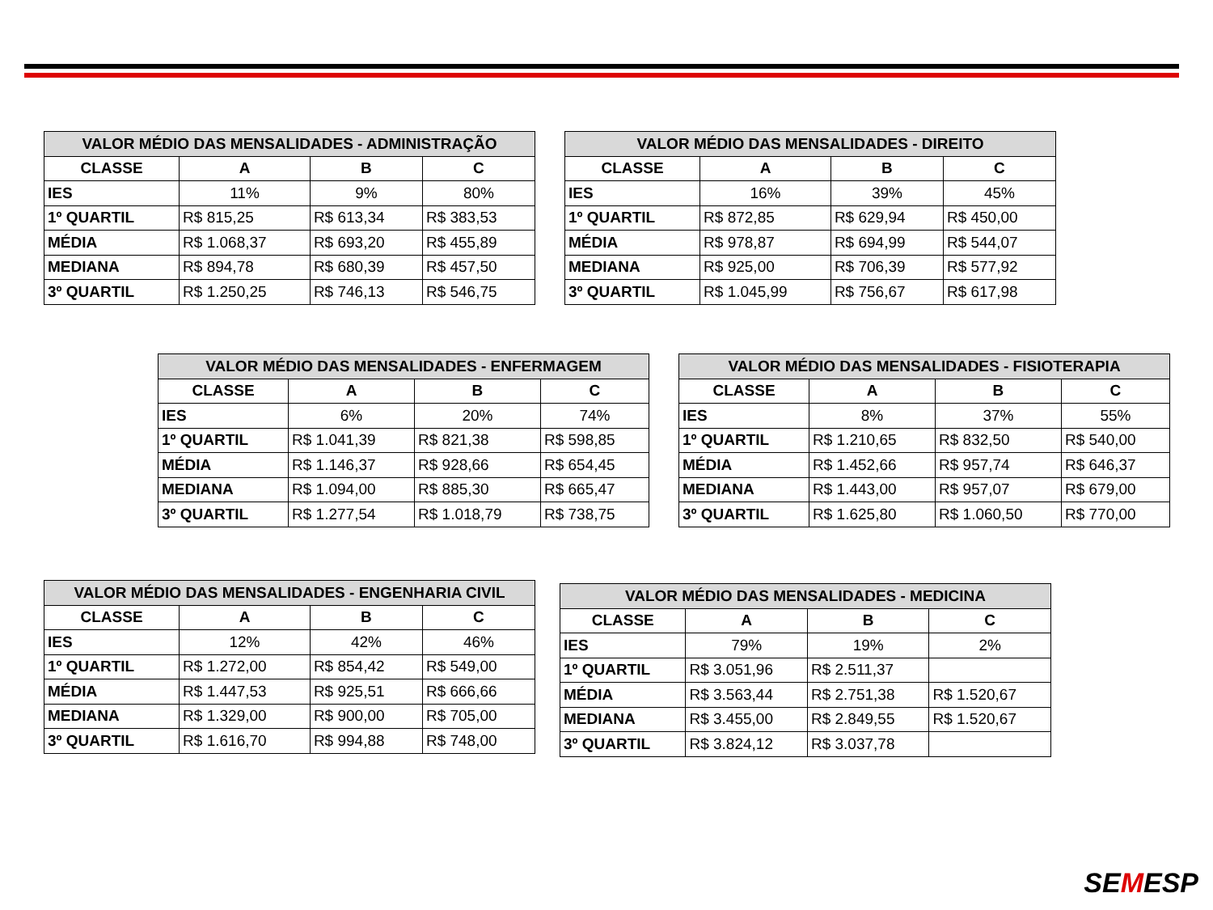| VALOR MÉDIO DAS MENSALIDADES - ADMINISTRAÇÃO | | | |
| --- | --- | --- | --- |
| CLASSE | A | B | C |
| IES | 11% | 9% | 80% |
| 1º QUARTIL | R$ 815,25 | R$ 613,34 | R$ 383,53 |
| MÉDIA | R$ 1.068,37 | R$ 693,20 | R$ 455,89 |
| MEDIANA | R$ 894,78 | R$ 680,39 | R$ 457,50 |
| 3º QUARTIL | R$ 1.250,25 | R$ 746,13 | R$ 546,75 |
| VALOR MÉDIO DAS MENSALIDADES - DIREITO | | | |
| --- | --- | --- | --- |
| CLASSE | A | B | C |
| IES | 16% | 39% | 45% |
| 1º QUARTIL | R$ 872,85 | R$ 629,94 | R$ 450,00 |
| MÉDIA | R$ 978,87 | R$ 694,99 | R$ 544,07 |
| MEDIANA | R$ 925,00 | R$ 706,39 | R$ 577,92 |
| 3º QUARTIL | R$ 1.045,99 | R$ 756,67 | R$ 617,98 |
| VALOR MÉDIO DAS MENSALIDADES - ENFERMAGEM | | | |
| --- | --- | --- | --- |
| CLASSE | A | B | C |
| IES | 6% | 20% | 74% |
| 1º QUARTIL | R$ 1.041,39 | R$ 821,38 | R$ 598,85 |
| MÉDIA | R$ 1.146,37 | R$ 928,66 | R$ 654,45 |
| MEDIANA | R$ 1.094,00 | R$ 885,30 | R$ 665,47 |
| 3º QUARTIL | R$ 1.277,54 | R$ 1.018,79 | R$ 738,75 |
| VALOR MÉDIO DAS MENSALIDADES - FISIOTERAPIA | | | |
| --- | --- | --- | --- |
| CLASSE | A | B | C |
| IES | 8% | 37% | 55% |
| 1º QUARTIL | R$ 1.210,65 | R$ 832,50 | R$ 540,00 |
| MÉDIA | R$ 1.452,66 | R$ 957,74 | R$ 646,37 |
| MEDIANA | R$ 1.443,00 | R$ 957,07 | R$ 679,00 |
| 3º QUARTIL | R$ 1.625,80 | R$ 1.060,50 | R$ 770,00 |
| VALOR MÉDIO DAS MENSALIDADES - ENGENHARIA CIVIL | | | |
| --- | --- | --- | --- |
| CLASSE | A | B | C |
| IES | 12% | 42% | 46% |
| 1º QUARTIL | R$ 1.272,00 | R$ 854,42 | R$ 549,00 |
| MÉDIA | R$ 1.447,53 | R$ 925,51 | R$ 666,66 |
| MEDIANA | R$ 1.329,00 | R$ 900,00 | R$ 705,00 |
| 3º QUARTIL | R$ 1.616,70 | R$ 994,88 | R$ 748,00 |
| VALOR MÉDIO DAS MENSALIDADES - MEDICINA | | | |
| --- | --- | --- | --- |
| CLASSE | A | B | C |
| IES | 79% | 19% | 2% |
| 1º QUARTIL | R$ 3.051,96 | R$ 2.511,37 | |
| MÉDIA | R$ 3.563,44 | R$ 2.751,38 | R$ 1.520,67 |
| MEDIANA | R$ 3.455,00 | R$ 2.849,55 | R$ 1.520,67 |
| 3º QUARTIL | R$ 3.824,12 | R$ 3.037,78 | |
SEMESP